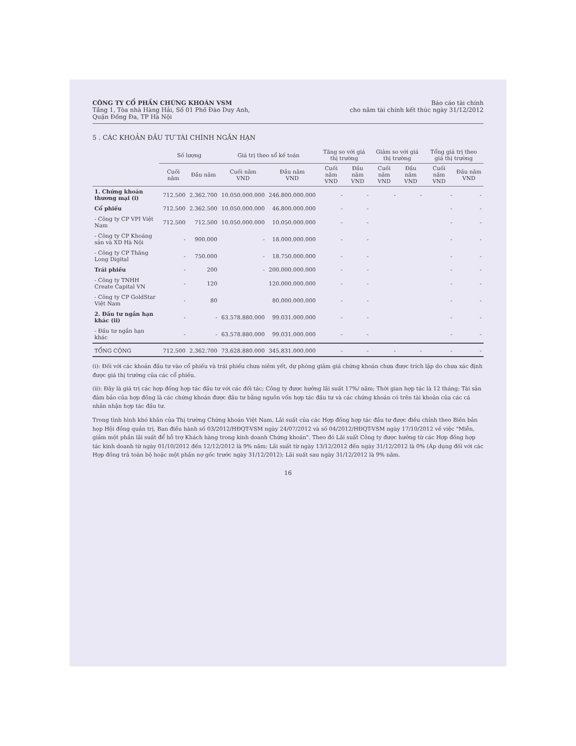CÔNG TY CỔ PHẦN CHỨNG KHOÁN VSM
Tầng 1, Tòa nhà Hàng Hải, Số 01 Phố Đào Duy Anh,
Quận Đống Đa, TP Hà Nội
Báo cáo tài chính
cho năm tài chính kết thúc ngày 31/12/2012
5 . CÁC KHOẢN ĐẦU TƯ TÀI CHÍNH NGẮN HẠN
| | Số lượng | | Giá trị theo sổ kế toán | | Tăng so với giá thị trường | | Giảm so với giá thị trường | | Tổng giá trị theo giá thị trường | |
| --- | --- | --- | --- | --- | --- | --- | --- | --- | --- | --- |
| | Cuối năm | Đầu năm | Cuối năm VND | Đầu năm VND | Cuối năm VND | Đầu năm VND | Cuối năm VND | Đầu năm VND | Cuối năm VND | Đầu năm VND |
| 1. Chứng khoán thương mại (i) | 712.500 | 2.362.700 | 10.050.000.000 | 246.800.000.000 | - | - | - | - | - | - |
| Cổ phiếu | 712.500 | 2.362.500 | 10.050.000.000 | 46.800.000.000 | - | - | | | - | - |
| - Công ty CP VPI Việt Nam | 712.500 | 712.500 | 10.050.000.000 | 10.050.000.000 | - | - | | | - | - |
| - Công ty CP Khoáng sản và XD Hà Nội | - | 900.000 | - | 18.000.000.000 | - | - | | | - | - |
| - Công ty CP Thăng Long Digital | - | 750.000 | - | 18.750.000.000 | - | - | | | - | - |
| Trái phiếu | - | 200 | - | 200.000.000.000 | - | - | | | - | - |
| - Công ty TNHH Create Capital VN | - | 120 | | 120.000.000.000 | - | - | | | - | - |
| - Công ty CP GoldStar Việt Nam | - | 80 | | 80.000.000.000 | - | - | | | - | - |
| 2. Đầu tư ngắn hạn khác (ii) | - | - | 63.578.880.000 | 99.031.000.000 | - | - | | | - | - |
| - Đầu tư ngắn hạn khác | - | - | 63.578.880.000 | 99.031.000.000 | - | - | | | - | - |
| TỔNG CỘNG | 712.500 | 2.362.700 | 73.628.880.000 | 345.831.000.000 | - | - | - | - | - | - |
(i): Đối với các khoản đầu tư vào cổ phiếu và trái phiếu chưa niêm yết, dự phòng giảm giá chứng khoán chưa được trích lập do chưa xác định được giá thị trường của các cổ phiếu.
(ii): Đây là giá trị các hợp đồng hợp tác đầu tư với các đối tác; Công ty được hưởng lãi suất 17%/ năm; Thời gian hợp tác là 12 tháng; Tài sản đảm bảo của hợp đồng là các chứng khoán được đầu tư bằng nguồn vốn hợp tác đầu tư và các chứng khoán có trên tài khoản của các cá nhân nhận hợp tác đầu tư.
Trong tình hình khó khăn của Thị trường Chứng khoán Việt Nam, Lãi suất của các Hợp đồng hợp tác đầu tư được điều chỉnh theo Biên bản họp Hội đồng quản trị, Ban điều hành số 03/2012/HĐQT-VSM ngày 24/07/2012 và số 04/2012/HĐQT-VSM ngày 17/10/2012 về việc "Miễn, giảm một phần lãi suất để hỗ trợ Khách hàng trong kinh doanh Chứng khoán". Theo đó Lãi suất Công ty được hưởng từ các Hợp đồng hợp tác kinh doanh từ ngày 01/10/2012 đến 12/12/2012 là 9% năm; Lãi suất từ ngày 13/12/2012 đến ngày 31/12/2012 là 0% (Áp dụng đối với các Hợp đồng trả toàn bộ hoặc một phần nợ gốc trước ngày 31/12/2012); Lãi suất sau ngày 31/12/2012 là 9% năm.
16